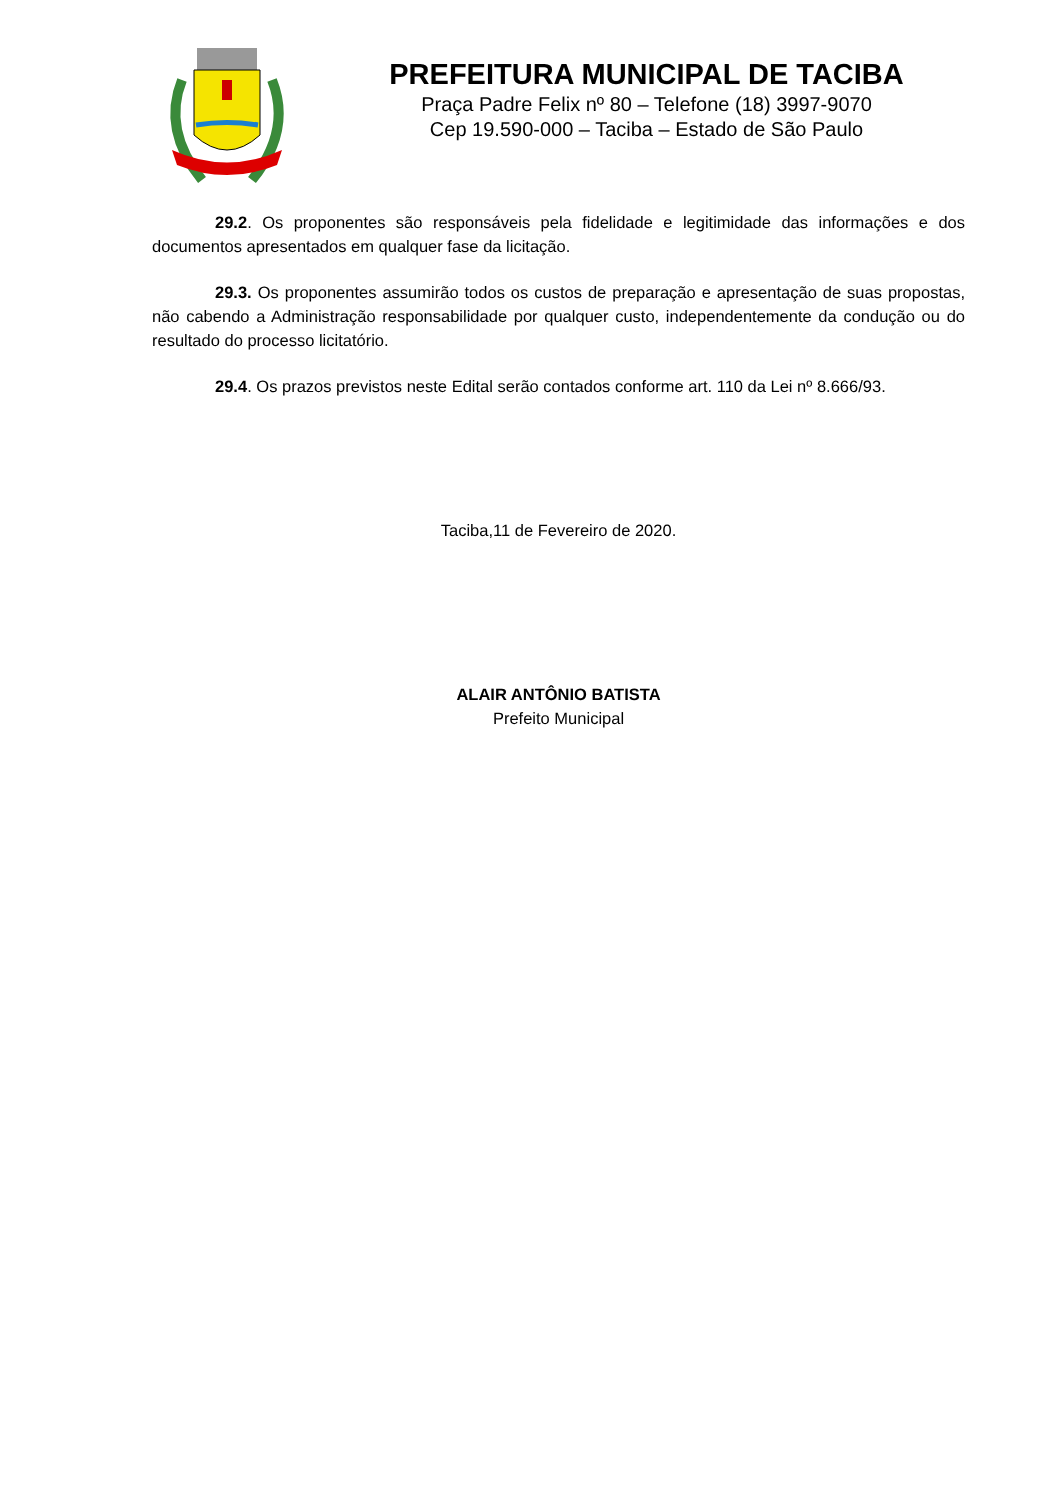PREFEITURA MUNICIPAL DE TACIBA
Praça Padre Felix nº 80 – Telefone (18) 3997-9070
Cep 19.590-000 – Taciba – Estado de São Paulo
29.2. Os proponentes são responsáveis pela fidelidade e legitimidade das informações e dos documentos apresentados em qualquer fase da licitação.
29.3. Os proponentes assumirão todos os custos de preparação e apresentação de suas propostas, não cabendo a Administração responsabilidade por qualquer custo, independentemente da condução ou do resultado do processo licitatório.
29.4. Os prazos previstos neste Edital serão contados conforme art. 110 da Lei nº 8.666/93.
Taciba,11 de Fevereiro de 2020.
ALAIR ANTÔNIO BATISTA
Prefeito Municipal